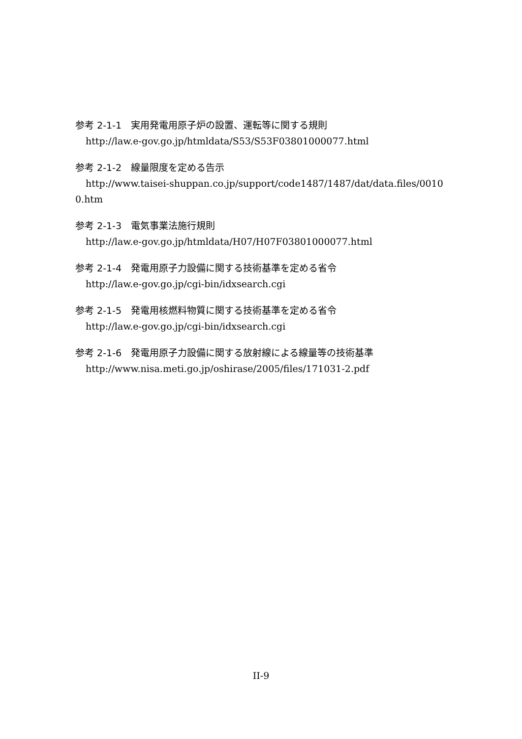参考 2-1-1　実用発電用原子炉の設置、運転等に関する規則
http://law.e-gov.go.jp/htmldata/S53/S53F03801000077.html
参考 2-1-2　線量限度を定める告示
http://www.taisei-shuppan.co.jp/support/code1487/1487/dat/data.files/0010
0.htm
参考 2-1-3　電気事業法施行規則
http://law.e-gov.go.jp/htmldata/H07/H07F03801000077.html
参考 2-1-4　発電用原子力設備に関する技術基準を定める省令
http://law.e-gov.go.jp/cgi-bin/idxsearch.cgi
参考 2-1-5　発電用核燃料物質に関する技術基準を定める省令
http://law.e-gov.go.jp/cgi-bin/idxsearch.cgi
参考 2-1-6　発電用原子力設備に関する放射線による線量等の技術基準
http://www.nisa.meti.go.jp/oshirase/2005/files/171031-2.pdf
II-9